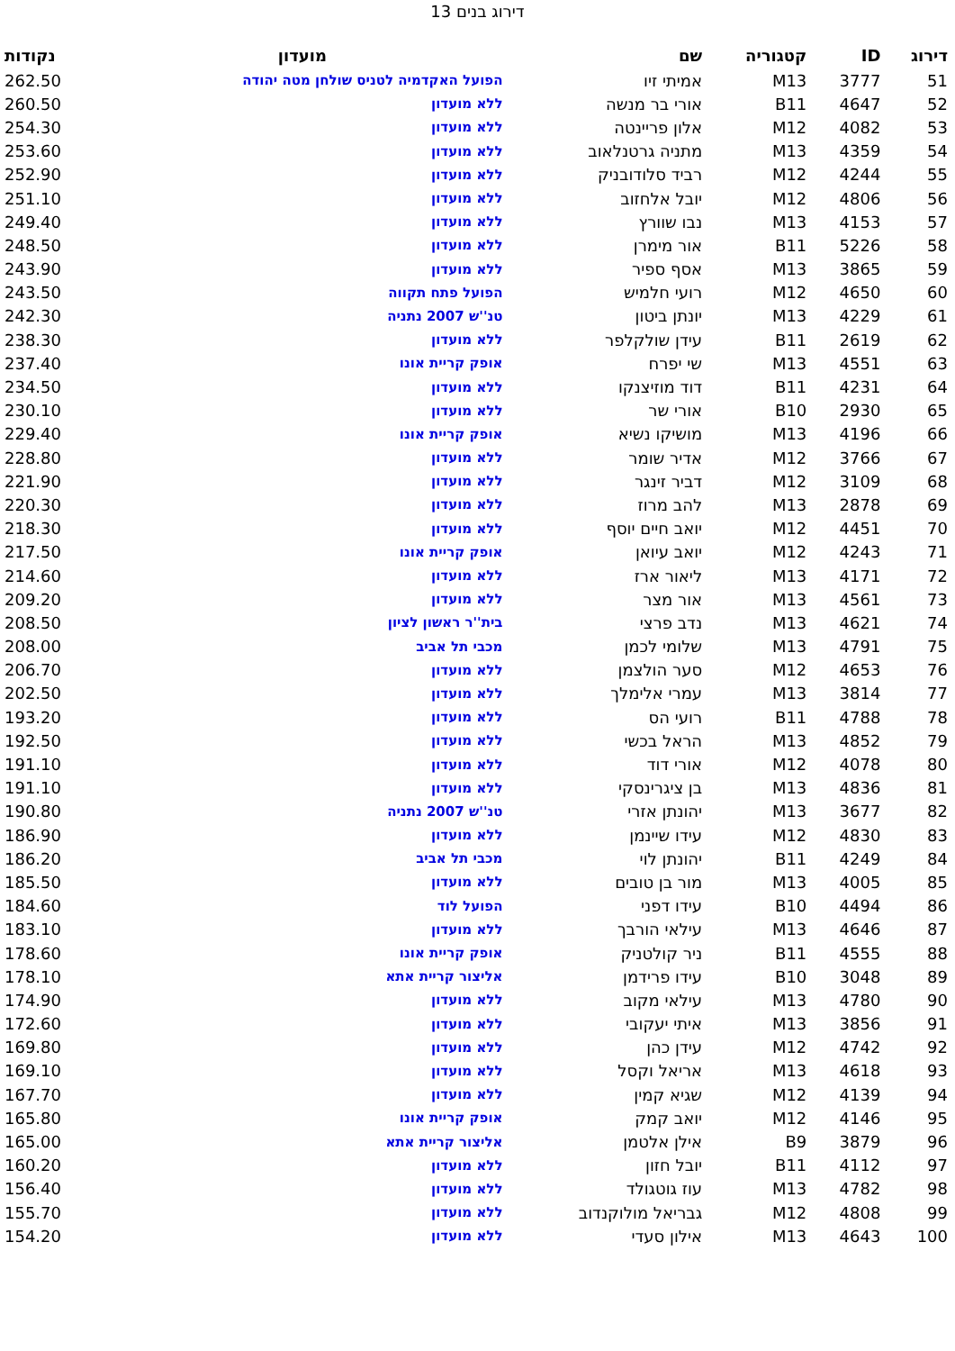דירוג בנים 13
| דירוג | ID | קטגוריה | שם | מועדון | נקודות |
| --- | --- | --- | --- | --- | --- |
| 51 | 3777 | M13 | אמיתי זיו | הפועל האקדמיה לטניס שולחן מטה יהודה | 262.50 |
| 52 | 4647 | B11 | אורי בר מנשה | ללא מועדון | 260.50 |
| 53 | 4082 | M12 | אלון פריינטה | ללא מועדון | 254.30 |
| 54 | 4359 | M13 | מתניה גרטנלאוב | ללא מועדון | 253.60 |
| 55 | 4244 | M12 | רביד סלודובניק | ללא מועדון | 252.90 |
| 56 | 4806 | M12 | יובל אלחזוב | ללא מועדון | 251.10 |
| 57 | 4153 | M13 | נבו שוורץ | ללא מועדון | 249.40 |
| 58 | 5226 | B11 | אור מימרן | ללא מועדון | 248.50 |
| 59 | 3865 | M13 | אסף ספיר | ללא מועדון | 243.90 |
| 60 | 4650 | M12 | רועי חלמיש | הפועל פתח תקווה | 243.50 |
| 61 | 4229 | M13 | יונתן ביטון | טנ''ש 2007 נתניה | 242.30 |
| 62 | 2619 | B11 | עידן שולקלפר | ללא מועדון | 238.30 |
| 63 | 4551 | M13 | שי יפרח | אופק קריית אונו | 237.40 |
| 64 | 4231 | B11 | דוד מוזיצנקו | ללא מועדון | 234.50 |
| 65 | 2930 | B10 | אורי שר | ללא מועדון | 230.10 |
| 66 | 4196 | M13 | מושיקו נשיא | אופק קריית אונו | 229.40 |
| 67 | 3766 | M12 | אדיר שומר | ללא מועדון | 228.80 |
| 68 | 3109 | M12 | דביר זינגר | ללא מועדון | 221.90 |
| 69 | 2878 | M13 | להב מרוז | ללא מועדון | 220.30 |
| 70 | 4451 | M12 | יואב חיים יוסף | ללא מועדון | 218.30 |
| 71 | 4243 | M12 | יואב עיואן | אופק קריית אונו | 217.50 |
| 72 | 4171 | M13 | ליאור ארז | ללא מועדון | 214.60 |
| 73 | 4561 | M13 | אור מצר | ללא מועדון | 209.20 |
| 74 | 4621 | M13 | נדב פרצי | בית''ר ראשון לציון | 208.50 |
| 75 | 4791 | M13 | שלומי לכמן | מכבי תל אביב | 208.00 |
| 76 | 4653 | M12 | סער הולצמן | ללא מועדון | 206.70 |
| 77 | 3814 | M13 | עמרי אלימלך | ללא מועדון | 202.50 |
| 78 | 4788 | B11 | רועי הס | ללא מועדון | 193.20 |
| 79 | 4852 | M13 | הראל בכשי | ללא מועדון | 192.50 |
| 80 | 4078 | M12 | אורי דוד | ללא מועדון | 191.10 |
| 81 | 4836 | M13 | בן ציגרינסקי | ללא מועדון | 191.10 |
| 82 | 3677 | M13 | יהונתן אזרי | טנ''ש 2007 נתניה | 190.80 |
| 83 | 4830 | M12 | עידו שיינמן | ללא מועדון | 186.90 |
| 84 | 4249 | B11 | יהונתן לוי | מכבי תל אביב | 186.20 |
| 85 | 4005 | M13 | מור בן טובים | ללא מועדון | 185.50 |
| 86 | 4494 | B10 | עידו דפני | הפועל לוד | 184.60 |
| 87 | 4646 | M13 | עילאי הורבך | ללא מועדון | 183.10 |
| 88 | 4555 | B11 | ניר קולטניק | אופק קריית אונו | 178.60 |
| 89 | 3048 | B10 | עידו פרידמן | אליצור קריית אתא | 178.10 |
| 90 | 4780 | M13 | עילאי מקוב | ללא מועדון | 174.90 |
| 91 | 3856 | M13 | איתי יעקובי | ללא מועדון | 172.60 |
| 92 | 4742 | M12 | עידן כהן | ללא מועדון | 169.80 |
| 93 | 4618 | M13 | אריאל וקסל | ללא מועדון | 169.10 |
| 94 | 4139 | M12 | שגיא קמין | ללא מועדון | 167.70 |
| 95 | 4146 | M12 | יואב קמק | אופק קריית אונו | 165.80 |
| 96 | 3879 | B9 | אילן אלטמן | אליצור קריית אתא | 165.00 |
| 97 | 4112 | B11 | יובל חזון | ללא מועדון | 160.20 |
| 98 | 4782 | M13 | עוז גוטגולד | ללא מועדון | 156.40 |
| 99 | 4808 | M12 | גבריאל מולוקנדוב | ללא מועדון | 155.70 |
| 100 | 4643 | M13 | אילון סעדי | ללא מועדון | 154.20 |